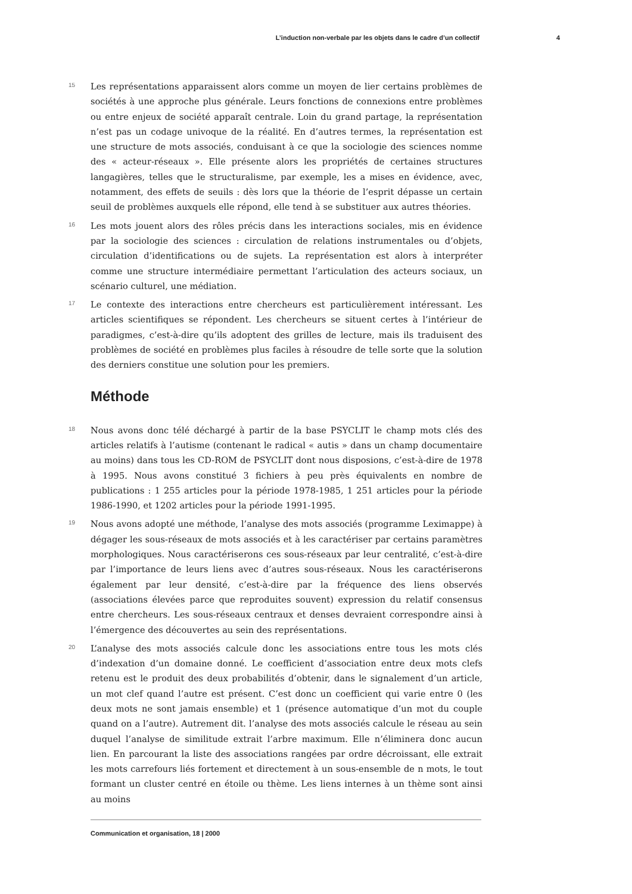L’induction non-verbale par les objets dans le cadre d’un collectif 4
15
Les représentations apparaissent alors comme un moyen de lier certains problèmes de sociétés à une approche plus générale. Leurs fonctions de connexions entre problèmes ou entre enjeux de société apparaît centrale. Loin du grand partage, la représentation n’est pas un codage univoque de la réalité. En d’autres termes, la représentation est une structure de mots associés, conduisant à ce que la sociologie des sciences nomme des « acteur-réseaux ». Elle présente alors les propriétés de certaines structures langagières, telles que le structuralisme, par exemple, les a mises en évidence, avec, notamment, des effets de seuils : dès lors que la théorie de l’esprit dépasse un certain seuil de problèmes auxquels elle répond, elle tend à se substituer aux autres théories.
16
Les mots jouent alors des rôles précis dans les interactions sociales, mis en évidence par la sociologie des sciences : circulation de relations instrumentales ou d’objets, circulation d’identifications ou de sujets. La représentation est alors à interpréter comme une structure intermédiaire permettant l’articulation des acteurs sociaux, un scénario culturel, une médiation.
17
Le contexte des interactions entre chercheurs est particulièrement intéressant. Les articles scientifiques se répondent. Les chercheurs se situent certes à l’intérieur de paradigmes, c’est-à-dire qu’ils adoptent des grilles de lecture, mais ils traduisent des problèmes de société en problèmes plus faciles à résoudre de telle sorte que la solution des derniers constitue une solution pour les premiers.
Méthode
18
Nous avons donc télé déchargé à partir de la base PSYCLIT le champ mots clés des articles relatifs à l’autisme (contenant le radical « autis » dans un champ documentaire au moins) dans tous les CD-ROM de PSYCLIT dont nous disposions, c’est-à-dire de 1978 à 1995. Nous avons constitué 3 fichiers à peu près équivalents en nombre de publications : 1 255 articles pour la période 1978-1985, 1 251 articles pour la période 1986-1990, et 1202 articles pour la période 1991-1995.
19
Nous avons adopté une méthode, l’analyse des mots associés (programme Leximappe) à dégager les sous-réseaux de mots associés et à les caractériser par certains paramètres morphologiques. Nous caractériserons ces sous-réseaux par leur centralité, c’est-à-dire par l’importance de leurs liens avec d’autres sous-réseaux. Nous les caractériserons également par leur densité, c’est-à-dire par la fréquence des liens observés (associations élevées parce que reproduites souvent) expression du relatif consensus entre chercheurs. Les sous-réseaux centraux et denses devraient correspondre ainsi à l’émergence des découvertes au sein des représentations.
20
L’analyse des mots associés calcule donc les associations entre tous les mots clés d’indexation d’un domaine donné. Le coefficient d’association entre deux mots clefs retenu est le produit des deux probabilités d’obtenir, dans le signalement d’un article, un mot clef quand l’autre est présent. C’est donc un coefficient qui varie entre 0 (les deux mots ne sont jamais ensemble) et 1 (présence automatique d’un mot du couple quand on a l’autre). Autrement dit. l’analyse des mots associés calcule le réseau au sein duquel l’analyse de similitude extrait l’arbre maximum. Elle n’éliminera donc aucun lien. En parcourant la liste des associations rangées par ordre décroissant, elle extrait les mots carrefours liés fortement et directement à un sous-ensemble de n mots, le tout formant un cluster centré en étoile ou thème. Les liens internes à un thème sont ainsi au moins
Communication et organisation, 18 | 2000